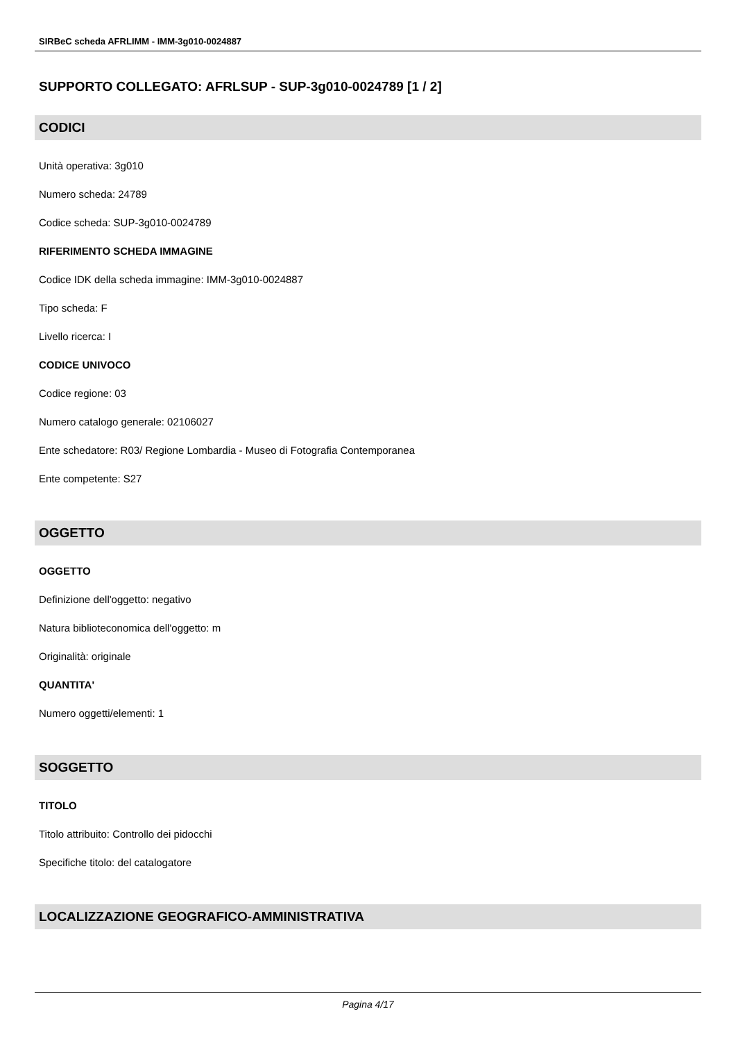SIRBeC scheda AFRLIMM - IMM-3g010-0024887
SUPPORTO COLLEGATO: AFRLSUP - SUP-3g010-0024789 [1 / 2]
CODICI
Unità operativa: 3g010
Numero scheda: 24789
Codice scheda: SUP-3g010-0024789
RIFERIMENTO SCHEDA IMMAGINE
Codice IDK della scheda immagine: IMM-3g010-0024887
Tipo scheda: F
Livello ricerca: I
CODICE UNIVOCO
Codice regione: 03
Numero catalogo generale: 02106027
Ente schedatore: R03/ Regione Lombardia - Museo di Fotografia Contemporanea
Ente competente: S27
OGGETTO
OGGETTO
Definizione dell'oggetto: negativo
Natura biblioteconomica dell'oggetto: m
Originalità: originale
QUANTITA'
Numero oggetti/elementi: 1
SOGGETTO
TITOLO
Titolo attribuito: Controllo dei pidocchi
Specifiche titolo: del catalogatore
LOCALIZZAZIONE GEOGRAFICO-AMMINISTRATIVA
Pagina 4/17